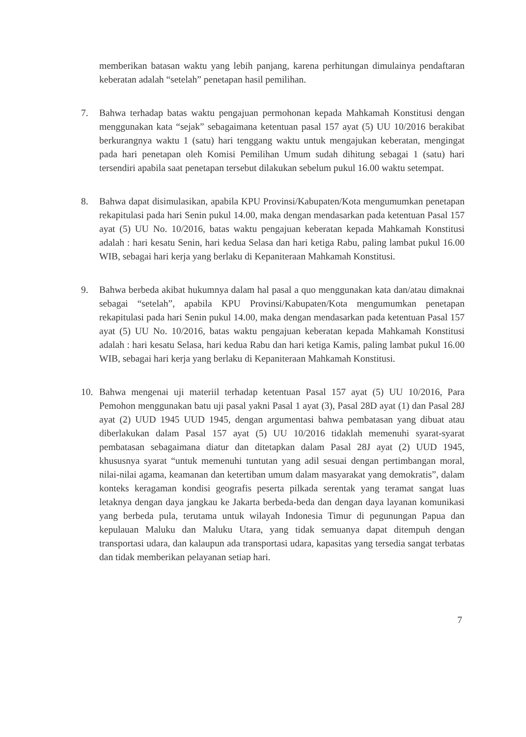memberikan batasan waktu yang lebih panjang, karena perhitungan dimulainya pendaftaran keberatan adalah “setelah” penetapan hasil pemilihan.
7. Bahwa terhadap batas waktu pengajuan permohonan kepada Mahkamah Konstitusi dengan menggunakan kata “sejak” sebagaimana ketentuan pasal 157 ayat (5) UU 10/2016 berakibat berkurangnya waktu 1 (satu) hari tenggang waktu untuk mengajukan keberatan, mengingat pada hari penetapan oleh Komisi Pemilihan Umum sudah dihitung sebagai 1 (satu) hari tersendiri apabila saat penetapan tersebut dilakukan sebelum pukul 16.00 waktu setempat.
8. Bahwa dapat disimulasikan, apabila KPU Provinsi/Kabupaten/Kota mengumumkan penetapan rekapitulasi pada hari Senin pukul 14.00, maka dengan mendasarkan pada ketentuan Pasal 157 ayat (5) UU No. 10/2016, batas waktu pengajuan keberatan kepada Mahkamah Konstitusi adalah : hari kesatu Senin, hari kedua Selasa dan hari ketiga Rabu, paling lambat pukul 16.00 WIB, sebagai hari kerja yang berlaku di Kepaniteraan Mahkamah Konstitusi.
9. Bahwa berbeda akibat hukumnya dalam hal pasal a quo menggunakan kata dan/atau dimaknai sebagai “setelah”, apabila KPU Provinsi/Kabupaten/Kota mengumumkan penetapan rekapitulasi pada hari Senin pukul 14.00, maka dengan mendasarkan pada ketentuan Pasal 157 ayat (5) UU No. 10/2016, batas waktu pengajuan keberatan kepada Mahkamah Konstitusi adalah : hari kesatu Selasa, hari kedua Rabu dan hari ketiga Kamis, paling lambat pukul 16.00 WIB, sebagai hari kerja yang berlaku di Kepaniteraan Mahkamah Konstitusi.
10. Bahwa mengenai uji materiil terhadap ketentuan Pasal 157 ayat (5) UU 10/2016, Para Pemohon menggunakan batu uji pasal yakni Pasal 1 ayat (3), Pasal 28D ayat (1) dan Pasal 28J ayat (2) UUD 1945 UUD 1945, dengan argumentasi bahwa pembatasan yang dibuat atau diberlakukan dalam Pasal 157 ayat (5) UU 10/2016 tidaklah memenuhi syarat-syarat pembatasan sebagaimana diatur dan ditetapkan dalam Pasal 28J ayat (2) UUD 1945, khususnya syarat “untuk memenuhi tuntutan yang adil sesuai dengan pertimbangan moral, nilai-nilai agama, keamanan dan ketertiban umum dalam masyarakat yang demokratis”, dalam konteks keragaman kondisi geografis peserta pilkada serentak yang teramat sangat luas letaknya dengan daya jangkau ke Jakarta berbeda-beda dan dengan daya layanan komunikasi yang berbeda pula, terutama untuk wilayah Indonesia Timur di pegunungan Papua dan kepulauan Maluku dan Maluku Utara, yang tidak semuanya dapat ditempuh dengan transportasi udara, dan kalaupun ada transportasi udara, kapasitas yang tersedia sangat terbatas dan tidak memberikan pelayanan setiap hari.
7